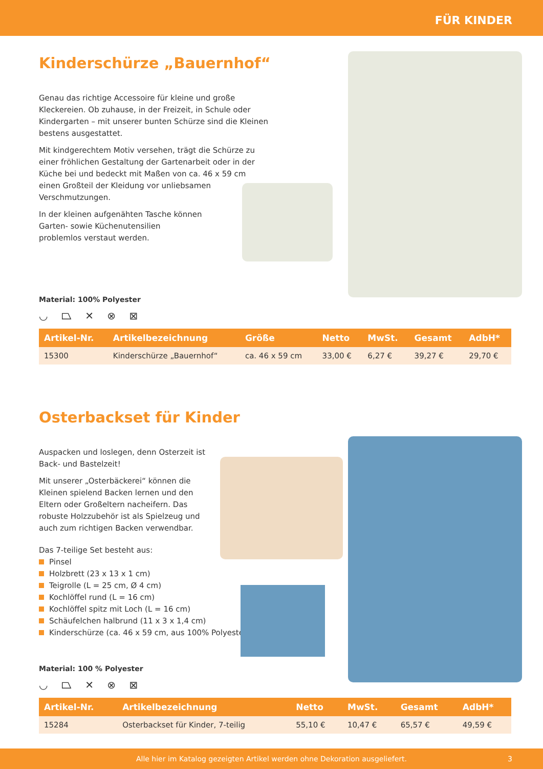FÜR KINDER
Kinderschürze „Bauernhof“
Genau das richtige Accessoire für kleine und große Kleckereien. Ob zuhause, in der Freizeit, in Schule oder Kindergarten – mit unserer bunten Schürze sind die Kleinen bestens ausgestattet.
Mit kindgerechtem Motiv versehen, trägt die Schürze zu einer fröhlichen Gestaltung der Gartenarbeit oder in der Küche bei und bedeckt mit Maßen von ca. 46 x 59 cm einen Großteil der Kleidung vor unliebsamen Verschmutzungen.
In der kleinen aufgenähten Tasche können Garten- sowie Küchenutensilien problemlos verstaut werden.
Material: 100% Polyester
◡ ⏢ ✕ ⊗ ⊠
| Artikel-Nr. | Artikelbezeichnung | Größe | Netto | MwSt. | Gesamt | AdbH* |
| --- | --- | --- | --- | --- | --- | --- |
| 15300 | Kinderschürze „Bauernhof“ | ca. 46 x 59 cm | 33,00 € | 6,27 € | 39,27 € | 29,70 € |
Osterbackset für Kinder
Auspacken und loslegen, denn Osterzeit ist Back- und Bastelzeit!
Mit unserer „Osterbäckerei“ können die Kleinen spielend Backen lernen und den Eltern oder Großeltern nacheifern. Das robuste Holzzubehör ist als Spielzeug und auch zum richtigen Backen verwendbar.
Das 7-teilige Set besteht aus:
Pinsel
Holzbrett (23 x 13 x 1 cm)
Teigrolle (L = 25 cm, Ø 4 cm)
Kochlöffel rund (L = 16 cm)
Kochlöffel spitz mit Loch (L = 16 cm)
Schäufelchen halbrund (11 x 3 x 1,4 cm)
Kinderschürze (ca. 46 x 59 cm, aus 100% Polyester)
Material: 100 % Polyester
◡ ⏢ ✕ ⊗ ⊠
| Artikel-Nr. | Artikelbezeichnung | Netto | MwSt. | Gesamt | AdbH* |
| --- | --- | --- | --- | --- | --- |
| 15284 | Osterbackset für Kinder, 7-teilig | 55,10 € | 10,47 € | 65,57 € | 49,59 € |
Alle hier im Katalog gezeigten Artikel werden ohne Dekoration ausgeliefert. 3